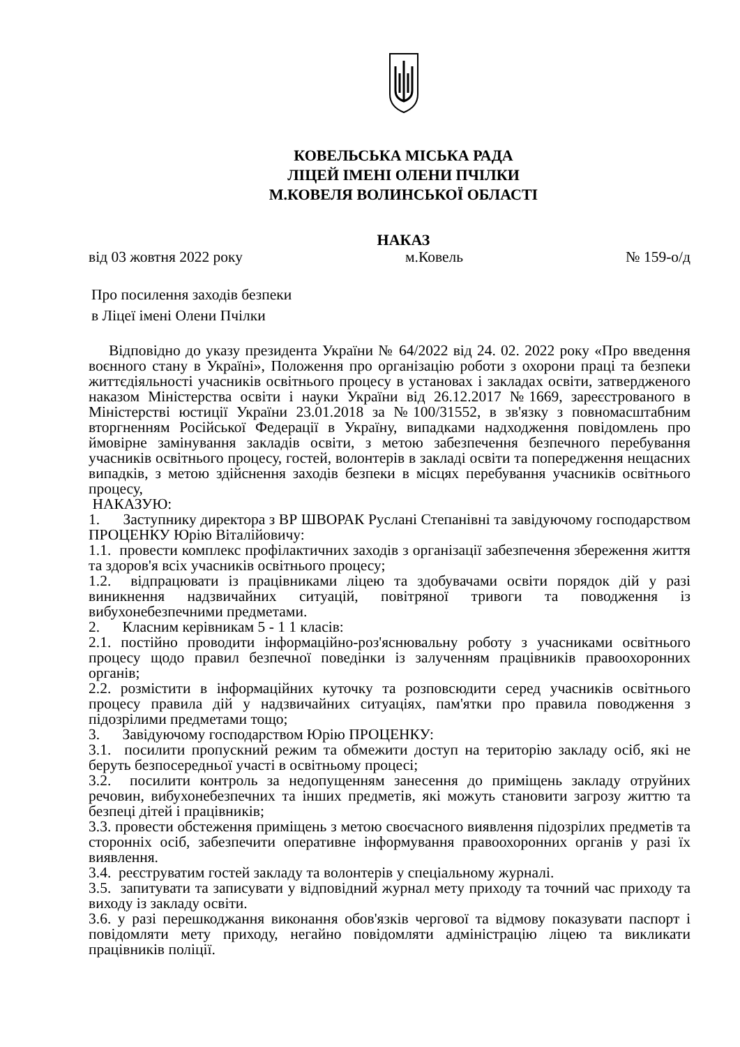КОВЕЛЬСЬКА МІСЬКА РАДА
ЛІЦЕЙ ІМЕНІ ОЛЕНИ ПЧІЛКИ
М.КОВЕЛЯ ВОЛИНСЬКОЇ ОБЛАСТІ
НАКАЗ
від 03 жовтня 2022 року м.Ковель № 159-о/д
Про посилення заходів безпеки
в Ліцеї імені Олени Пчілки
Відповідно до указу президента України № 64/2022 від 24. 02. 2022 року «Про введення воєнного стану в Україні», Положення про організацію роботи з охорони праці та безпеки життєдіяльності учасників освітнього процесу в установах і закладах освіти, затвердженого наказом Міністерства освіти і науки України від 26.12.2017 №1669, зареєстрованого в Міністерстві юстиції України 23.01.2018 за №100/31552, в зв'язку з повномасштабним вторгненням Російської Федерації в Україну, випадками надходження повідомлень про ймовірне замінування закладів освіти, з метою забезпечення безпечного перебування учасників освітнього процесу, гостей, волонтерів в закладі освіти та попередження нещасних випадків, з метою здійснення заходів безпеки в місцях перебування учасників освітнього процесу,
НАКАЗУЮ:
1. Заступнику директора з ВР ШВОРАК Руслані Степанівні та завідуючому господарством ПРОЦЕНКУ Юрію Віталійовичу:
1.1. провести комплекс профілактичних заходів з організації забезпечення збереження життя та здоров'я всіх учасників освітнього процесу;
1.2. відпрацювати із працівниками ліцею та здобувачами освіти порядок дій у разі виникнення надзвичайних ситуацій, повітряної тривоги та поводження із вибухонебезпечними предметами.
2. Класним керівникам 5 - 1 1 класів:
2.1. постійно проводити інформаційно-роз'яснювальну роботу з учасниками освітнього процесу щодо правил безпечної поведінки із залученням працівників правоохоронних органів;
2.2. розмістити в інформаційних куточку та розповсюдити серед учасників освітнього процесу правила дій у надзвичайних ситуаціях, пам'ятки про правила поводження з підозрілими предметами тощо;
3. Завідуючому господарством Юрію ПРОЦЕНКУ:
3.1. посилити пропускний режим та обмежити доступ на територію закладу осіб, які не беруть безпосередньої участі в освітньому процесі;
3.2. посилити контроль за недопущенням занесення до приміщень закладу отруйних речовин, вибухонебезпечних та інших предметів, які можуть становити загрозу життю та безпеці дітей і працівників;
3.3. провести обстеження приміщень з метою своєчасного виявлення підозрілих предметів та сторонніх осіб, забезпечити оперативне інформування правоохоронних органів у разі їх виявлення.
3.4. реєструватим гостей закладу та волонтерів у спеціальному журналі.
3.5. запитувати та записувати у відповідний журнал мету приходу та точний час приходу та виходу із закладу освіти.
3.6. у разі перешкоджання виконання обов'язків чергової та відмову показувати паспорт і повідомляти мету приходу, негайно повідомляти адміністрацію ліцею та викликати працівників поліції.